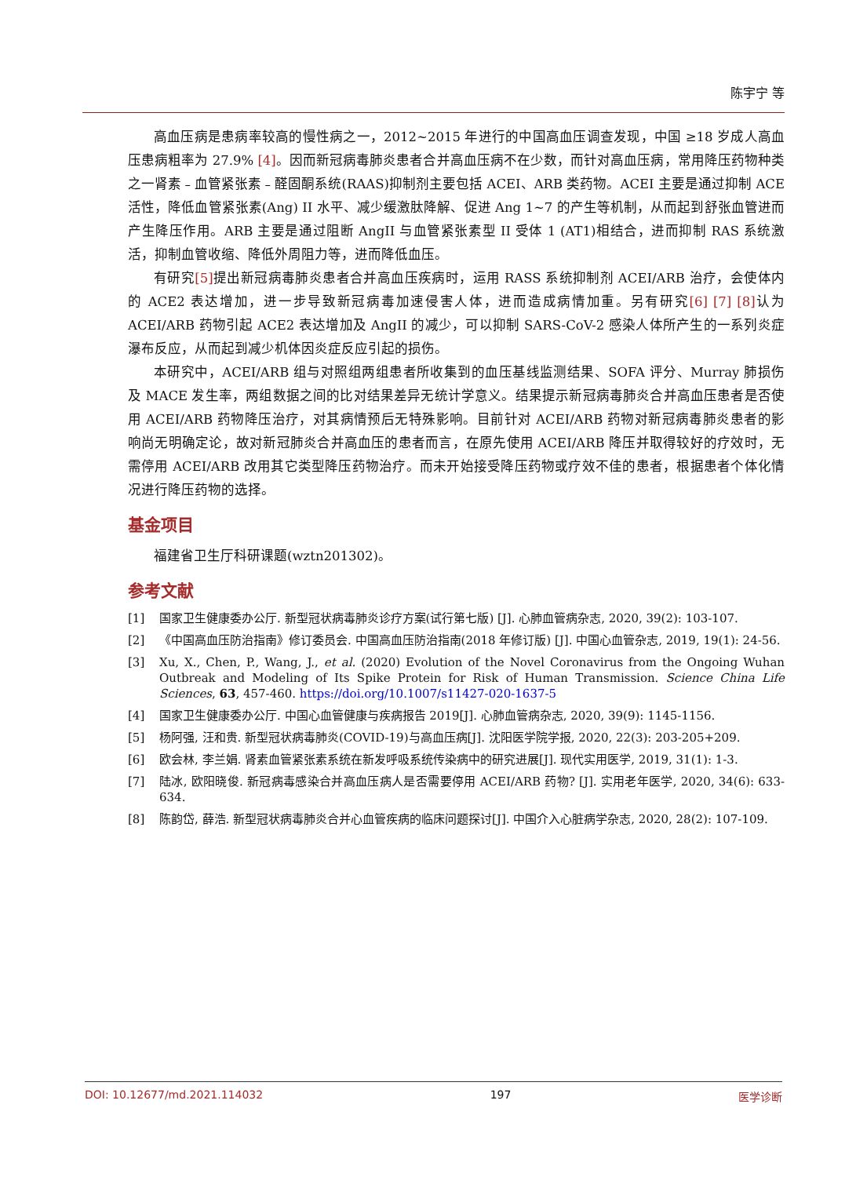陈宇宁 等
高血压病是患病率较高的慢性病之一，2012~2015 年进行的中国高血压调查发现，中国 ≥18 岁成人高血压患病粗率为 27.9% [4]。因而新冠病毒肺炎患者合并高血压病不在少数，而针对高血压病，常用降压药物种类之一肾素﹣血管紧张素﹣醛固酮系统(RAAS)抑制剂主要包括 ACEI、ARB 类药物。ACEI 主要是通过抑制 ACE 活性，降低血管紧张素(Ang) II 水平、减少缓激肽降解、促进 Ang 1~7 的产生等机制，从而起到舒张血管进而产生降压作用。ARB 主要是通过阻断 AngII 与血管紧张素型 II 受体 1 (AT1)相结合，进而抑制 RAS 系统激活，抑制血管收缩、降低外周阻力等，进而降低血压。
有研究[5] 提出新冠病毒肺炎患者合并高血压疾病时，运用 RASS 系统抑制剂 ACEI/ARB 治疗，会使体内的 ACE2 表达增加，进一步导致新冠病毒加速侵害人体，进而造成病情加重。另有研究[6] [7] [8] 认为 ACEI/ARB 药物引起 ACE2 表达增加及 AngII 的减少，可以抑制 SARS-CoV-2 感染人体所产生的一系列炎症瀑布反应，从而起到减少机体因炎症反应引起的损伤。
本研究中，ACEI/ARB 组与对照组两组患者所收集到的血压基线监测结果、SOFA 评分、Murray 肺损伤及 MACE 发生率，两组数据之间的比对结果差异无统计学意义。结果提示新冠病毒肺炎合并高血压患者是否使用 ACEI/ARB 药物降压治疗，对其病情预后无特殊影响。目前针对 ACEI/ARB 药物对新冠病毒肺炎患者的影响尚无明确定论，故对新冠肺炎合并高血压的患者而言，在原先使用 ACEI/ARB 降压并取得较好的疗效时，无需停用 ACEI/ARB 改用其它类型降压药物治疗。而未开始接受降压药物或疗效不佳的患者，根据患者个体化情况进行降压药物的选择。
基金项目
福建省卫生厅科研课题(wztn201302)。
参考文献
[1] 国家卫生健康委办公厅. 新型冠状病毒肺炎诊疗方案(试行第七版) [J]. 心肺血管病杂志, 2020, 39(2): 103-107.
[2] 《中国高血压防治指南》修订委员会. 中国高血压防治指南(2018 年修订版) [J]. 中国心血管杂志, 2019, 19(1): 24-56.
[3] Xu, X., Chen, P., Wang, J., et al. (2020) Evolution of the Novel Coronavirus from the Ongoing Wuhan Outbreak and Modeling of Its Spike Protein for Risk of Human Transmission. Science China Life Sciences, 63, 457-460. https://doi.org/10.1007/s11427-020-1637-5
[4] 国家卫生健康委办公厅. 中国心血管健康与疾病报告 2019[J]. 心肺血管病杂志, 2020, 39(9): 1145-1156.
[5] 杨阿强, 汪和贵. 新型冠状病毒肺炎(COVID-19)与高血压病[J]. 沈阳医学院学报, 2020, 22(3): 203-205+209.
[6] 欧会林, 李兰娟. 肾素血管紧张素系统在新发呼吸系统传染病中的研究进展[J]. 现代实用医学, 2019, 31(1): 1-3.
[7] 陆冰, 欧阳晓俊. 新冠病毒感染合并高血压病人是否需要停用 ACEI/ARB 药物? [J]. 实用老年医学, 2020, 34(6): 633-634.
[8] 陈韵岱, 薛浩. 新型冠状病毒肺炎合并心血管疾病的临床问题探讨[J]. 中国介入心脏病学杂志, 2020, 28(2): 107-109.
DOI: 10.12677/md.2021.114032 197 医学诊断